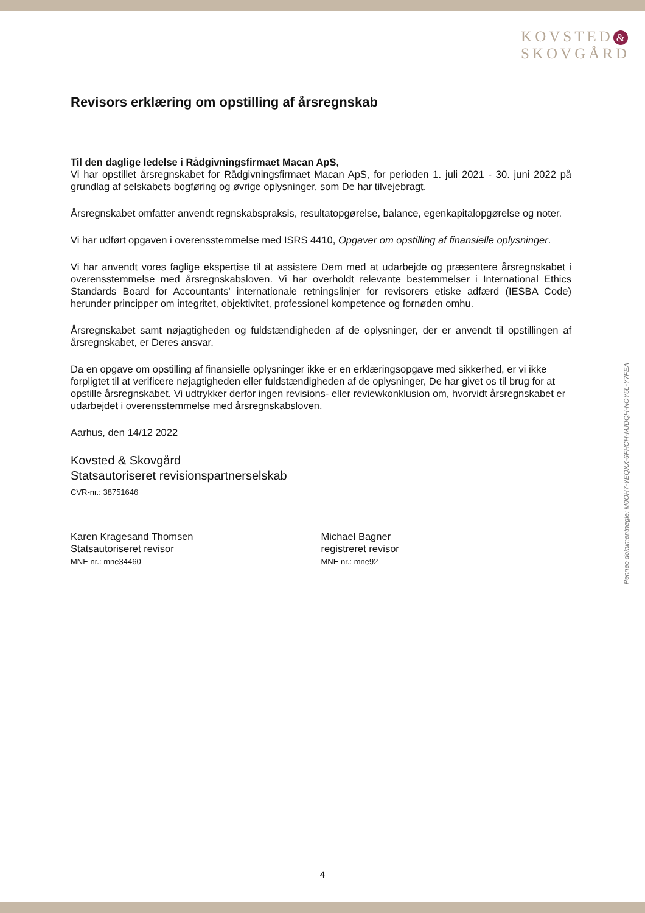KOVSTED &
SKOVGÅRD
Revisors erklæring om opstilling af årsregnskab
Til den daglige ledelse i Rådgivningsfirmaet Macan ApS,
Vi har opstillet årsregnskabet for Rådgivningsfirmaet Macan ApS, for perioden 1. juli 2021 - 30. juni 2022 på grundlag af selskabets bogføring og øvrige oplysninger, som De har tilvejebragt.
Årsregnskabet omfatter anvendt regnskabspraksis, resultatopgørelse, balance, egenkapitalopgørelse og noter.
Vi har udført opgaven i overensstemmelse med ISRS 4410, Opgaver om opstilling af finansielle oplysninger.
Vi har anvendt vores faglige ekspertise til at assistere Dem med at udarbejde og præsentere årsregnskabet i overensstemmelse med årsregnskabsloven. Vi har overholdt relevante bestemmelser i International Ethics Standards Board for Accountants' internationale retningslinjer for revisorers etiske adfærd (IESBA Code) herunder principper om integritet, objektivitet, professionel kompetence og fornøden omhu.
Årsregnskabet samt nøjagtigheden og fuldstændigheden af de oplysninger, der er anvendt til opstillingen af årsregnskabet, er Deres ansvar.
Da en opgave om opstilling af finansielle oplysninger ikke er en erklæringsopgave med sikkerhed, er vi ikke forpligtet til at verificere nøjagtigheden eller fuldstændigheden af de oplysninger, De har givet os til brug for at opstille årsregnskabet. Vi udtrykker derfor ingen revisions- eller reviewkonklusion om, hvorvidt årsregnskabet er udarbejdet i overensstemmelse med årsregnskabsloven.
Aarhus, den 14/12 2022
Kovsted & Skovgård
Statsautoriseret revisionspartnerselskab
CVR-nr.: 38751646
Karen Kragesand Thomsen
Statsautoriseret revisor
MNE nr.: mne34460
Michael Bagner
registreret revisor
MNE nr.: mne92
Penneo dokumentnøgle: M0OH7-YEQXX-6FHCH-MJDQH-NOY5L-Y7FEA
4